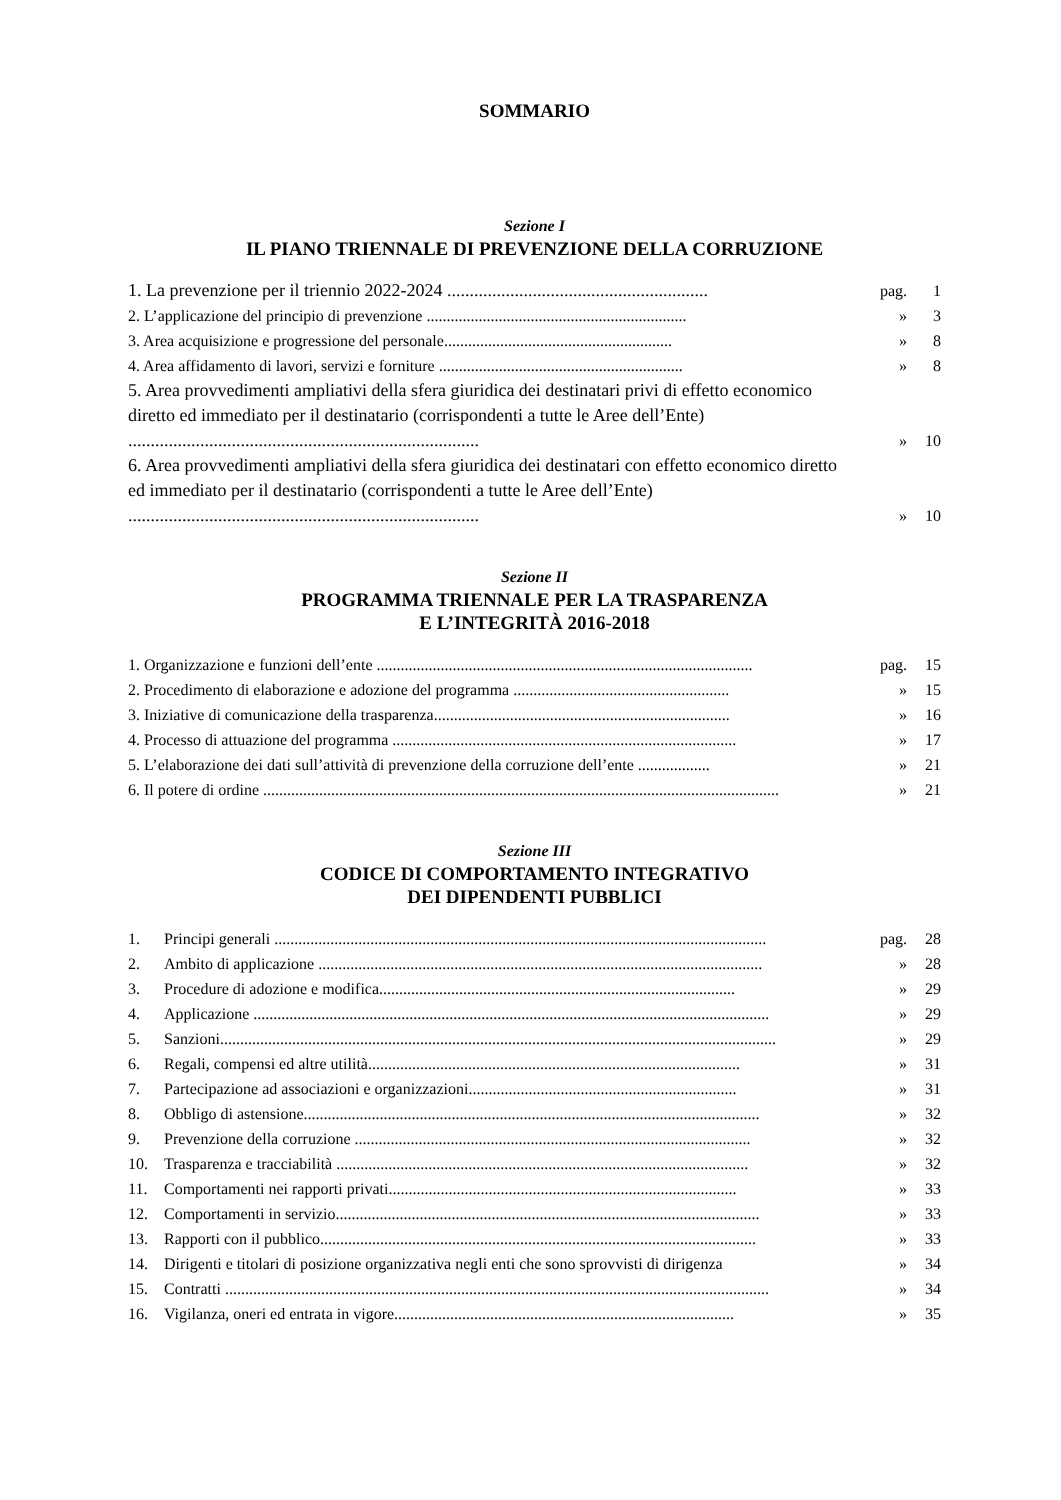SOMMARIO
Sezione I
IL PIANO TRIENNALE DI PREVENZIONE DELLA CORRUZIONE
| 1. La prevenzione per il triennio 2022-2024 .......................................................... | pag. | 1 |
| 2. L’applicazione del principio di prevenzione ................................................................. | » | 3 |
| 3. Area acquisizione e progressione del personale......................................................... | » | 8 |
| 4. Area affidamento di lavori, servizi e forniture ............................................................. | » | 8 |
| 5. Area provvedimenti ampliativi della sfera giuridica dei destinatari privi di effetto economico diretto ed immediato per il destinatario (corrispondenti a tutte le Aree dell’Ente) .............................................................................. | » | 10 |
| 6. Area provvedimenti ampliativi della sfera giuridica dei destinatari con effetto economico diretto ed immediato per il destinatario (corrispondenti a tutte le Aree dell’Ente) .............................................................................. | » | 10 |
Sezione II
PROGRAMMA TRIENNALE PER LA TRASPARENZA
E L’INTEGRITÀ 2016-2018
| 1. Organizzazione e funzioni dell’ente .............................................................................................. | pag. | 15 |
| 2. Procedimento di elaborazione e adozione del programma ...................................................... | » | 15 |
| 3. Iniziative di comunicazione della trasparenza.......................................................................... | » | 16 |
| 4. Processo di attuazione del programma ...................................................................................... | » | 17 |
| 5. L’elaborazione dei dati sull’attività di prevenzione della corruzione dell’ente .................. | » | 21 |
| 6. Il potere di ordine ................................................................................................................................. | » | 21 |
Sezione III
CODICE DI COMPORTAMENTO INTEGRATIVO
DEI DIPENDENTI PUBBLICI
| 1. | Principi generali ........................................................................................................................... | pag. | 28 |
| 2. | Ambito di applicazione ............................................................................................................... | » | 28 |
| 3. | Procedure di adozione e modifica......................................................................................... | » | 29 |
| 4. | Applicazione ................................................................................................................................. | » | 29 |
| 5. | Sanzioni........................................................................................................................................... | » | 29 |
| 6. | Regali, compensi ed altre utilità............................................................................................. | » | 31 |
| 7. | Partecipazione ad associazioni e organizzazioni................................................................... | » | 31 |
| 8. | Obbligo di astensione.................................................................................................................. | » | 32 |
| 9. | Prevenzione della corruzione ................................................................................................... | » | 32 |
| 10. | Trasparenza e tracciabilità ....................................................................................................... | » | 32 |
| 11. | Comportamenti nei rapporti privati....................................................................................... | » | 33 |
| 12. | Comportamenti in servizio.......................................................................................................... | » | 33 |
| 13. | Rapporti con il pubblico............................................................................................................. | » | 33 |
| 14. | Dirigenti e titolari di posizione organizzativa negli enti che sono sprovvisti di dirigenza | » | 34 |
| 15. | Contratti ........................................................................................................................................ | » | 34 |
| 16. | Vigilanza, oneri ed entrata in vigore..................................................................................... | » | 35 |